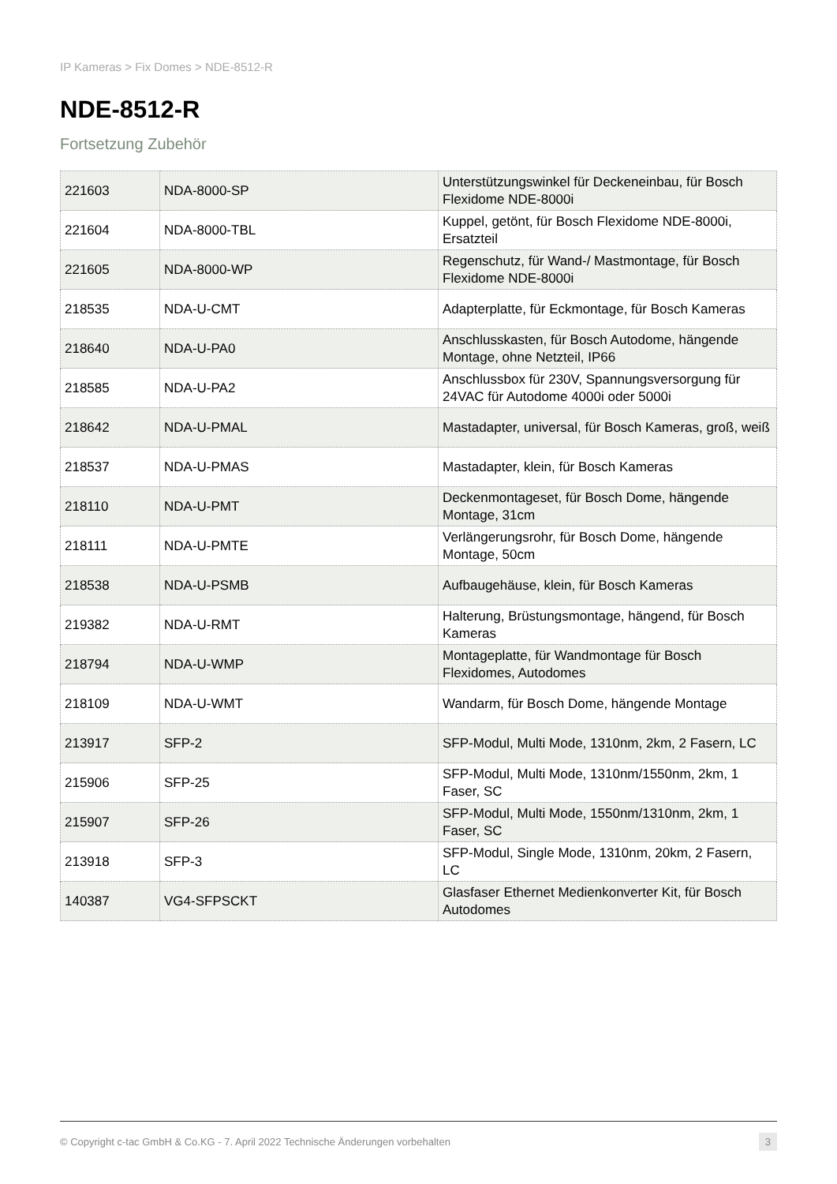IP Kameras > Fix Domes > NDE-8512-R
NDE-8512-R
Fortsetzung Zubehör
| 221603 | NDA-8000-SP | Unterstützungswinkel für Deckeneinbau, für Bosch Flexidome NDE-8000i |
| 221604 | NDA-8000-TBL | Kuppel, getönt, für Bosch Flexidome NDE-8000i, Ersatzteil |
| 221605 | NDA-8000-WP | Regenschutz, für Wand-/ Mastmontage, für Bosch Flexidome NDE-8000i |
| 218535 | NDA-U-CMT | Adapterplatte, für Eckmontage, für Bosch Kameras |
| 218640 | NDA-U-PA0 | Anschlusskasten, für Bosch Autodome, hängende Montage, ohne Netzteil, IP66 |
| 218585 | NDA-U-PA2 | Anschlussbox für 230V, Spannungsversorgung für 24VAC für Autodome 4000i oder 5000i |
| 218642 | NDA-U-PMAL | Mastadapter, universal, für Bosch Kameras, groß, weiß |
| 218537 | NDA-U-PMAS | Mastadapter, klein, für Bosch Kameras |
| 218110 | NDA-U-PMT | Deckenmontageset, für Bosch Dome, hängende Montage, 31cm |
| 218111 | NDA-U-PMTE | Verlängerungsrohr, für Bosch Dome, hängende Montage, 50cm |
| 218538 | NDA-U-PSMB | Aufbaugehäuse, klein, für Bosch Kameras |
| 219382 | NDA-U-RMT | Halterung, Brüstungsmontage, hängend, für Bosch Kameras |
| 218794 | NDA-U-WMP | Montageplatte, für Wandmontage für Bosch Flexidomes, Autodomes |
| 218109 | NDA-U-WMT | Wandarm, für Bosch Dome, hängende Montage |
| 213917 | SFP-2 | SFP-Modul, Multi Mode, 1310nm, 2km, 2 Fasern, LC |
| 215906 | SFP-25 | SFP-Modul, Multi Mode, 1310nm/1550nm, 2km, 1 Faser, SC |
| 215907 | SFP-26 | SFP-Modul, Multi Mode, 1550nm/1310nm, 2km, 1 Faser, SC |
| 213918 | SFP-3 | SFP-Modul, Single Mode, 1310nm, 20km, 2 Fasern, LC |
| 140387 | VG4-SFPSCKT | Glasfaser Ethernet Medienkonverter Kit, für Bosch Autodomes |
© Copyright c-tac GmbH & Co.KG - 7. April 2022 Technische Änderungen vorbehalten 3